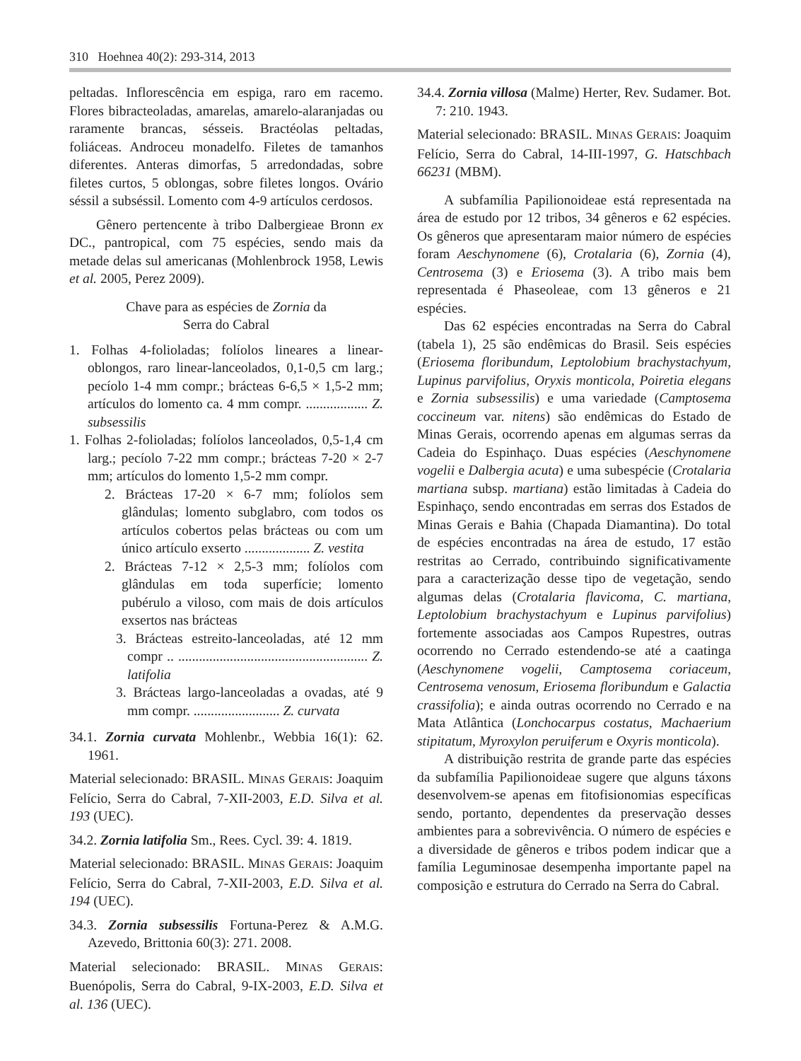310 Hoehnea 40(2): 293-314, 2013
peltadas. Inflorescência em espiga, raro em racemo. Flores bibracteoladas, amarelas, amarelo-alaranjadas ou raramente brancas, sésseis. Bractéolas peltadas, foliáceas. Androceu monadelfo. Filetes de tamanhos diferentes. Anteras dimorfas, 5 arredondadas, sobre filetes curtos, 5 oblongas, sobre filetes longos. Ovário séssil a subséssil. Lomento com 4-9 artículos cerdosos.
Gênero pertencente à tribo Dalbergieae Bronn ex DC., pantropical, com 75 espécies, sendo mais da metade delas sul americanas (Mohlenbrock 1958, Lewis et al. 2005, Perez 2009).
Chave para as espécies de Zornia da
Serra do Cabral
1. Folhas 4-folioladas; folíolos lineares a linear-oblongos, raro linear-lanceolados, 0,1-0,5 cm larg.; pecíolo 1-4 mm compr.; brácteas 6-6,5 × 1,5-2 mm; artículos do lomento ca. 4 mm compr. .................. Z. subsessilis
1. Folhas 2-folioladas; folíolos lanceolados, 0,5-1,4 cm larg.; pecíolo 7-22 mm compr.; brácteas 7-20 × 2-7 mm; artículos do lomento 1,5-2 mm compr.
2. Brácteas 17-20 × 6-7 mm; folíolos sem glândulas; lomento subglabro, com todos os artículos cobertos pelas brácteas ou com um único artículo exserto ................... Z. vestita
2. Brácteas 7-12 × 2,5-3 mm; folíolos com glândulas em toda superfície; lomento pubérulo a viloso, com mais de dois artículos exsertos nas brácteas
3. Brácteas estreito-lanceoladas, até 12 mm compr .. ....................................................... Z. latifolia
3. Brácteas largo-lanceoladas a ovadas, até 9 mm compr. ......................... Z. curvata
34.1. Zornia curvata Mohlenbr., Webbia 16(1): 62. 1961.
Material selecionado: BRASIL. MINAS GERAIS: Joaquim Felício, Serra do Cabral, 7-XII-2003, E.D. Silva et al. 193 (UEC).
34.2. Zornia latifolia Sm., Rees. Cycl. 39: 4. 1819.
Material selecionado: BRASIL. MINAS GERAIS: Joaquim Felício, Serra do Cabral, 7-XII-2003, E.D. Silva et al. 194 (UEC).
34.3. Zornia subsessilis Fortuna-Perez & A.M.G. Azevedo, Brittonia 60(3): 271. 2008.
Material selecionado: BRASIL. MINAS GERAIS: Buenópolis, Serra do Cabral, 9-IX-2003, E.D. Silva et al. 136 (UEC).
34.4. Zornia villosa (Malme) Herter, Rev. Sudamer. Bot. 7: 210. 1943.
Material selecionado: BRASIL. MINAS GERAIS: Joaquim Felício, Serra do Cabral, 14-III-1997, G. Hatschbach 66231 (MBM).
A subfamília Papilionoideae está representada na área de estudo por 12 tribos, 34 gêneros e 62 espécies. Os gêneros que apresentaram maior número de espécies foram Aeschynomene (6), Crotalaria (6), Zornia (4), Centrosema (3) e Eriosema (3). A tribo mais bem representada é Phaseoleae, com 13 gêneros e 21 espécies.
Das 62 espécies encontradas na Serra do Cabral (tabela 1), 25 são endêmicas do Brasil. Seis espécies (Eriosema floribundum, Leptolobium brachystachyum, Lupinus parvifolius, Oryxis monticola, Poiretia elegans e Zornia subsessilis) e uma variedade (Camptosema coccineum var. nitens) são endêmicas do Estado de Minas Gerais, ocorrendo apenas em algumas serras da Cadeia do Espinhaço. Duas espécies (Aeschynomene vogelii e Dalbergia acuta) e uma subespécie (Crotalaria martiana subsp. martiana) estão limitadas à Cadeia do Espinhaço, sendo encontradas em serras dos Estados de Minas Gerais e Bahia (Chapada Diamantina). Do total de espécies encontradas na área de estudo, 17 estão restritas ao Cerrado, contribuindo significativamente para a caracterização desse tipo de vegetação, sendo algumas delas (Crotalaria flavicoma, C. martiana, Leptolobium brachystachyum e Lupinus parvifolius) fortemente associadas aos Campos Rupestres, outras ocorrendo no Cerrado estendendo-se até a caatinga (Aeschynomene vogelii, Camptosema coriaceum, Centrosema venosum, Eriosema floribundum e Galactia crassifolia); e ainda outras ocorrendo no Cerrado e na Mata Atlântica (Lonchocarpus costatus, Machaerium stipitatum, Myroxylon peruiferum e Oxyris monticola).
A distribuição restrita de grande parte das espécies da subfamília Papilionoideae sugere que alguns táxons desenvolvem-se apenas em fitofisionomias específicas sendo, portanto, dependentes da preservação desses ambientes para a sobrevivência. O número de espécies e a diversidade de gêneros e tribos podem indicar que a família Leguminosae desempenha importante papel na composição e estrutura do Cerrado na Serra do Cabral.